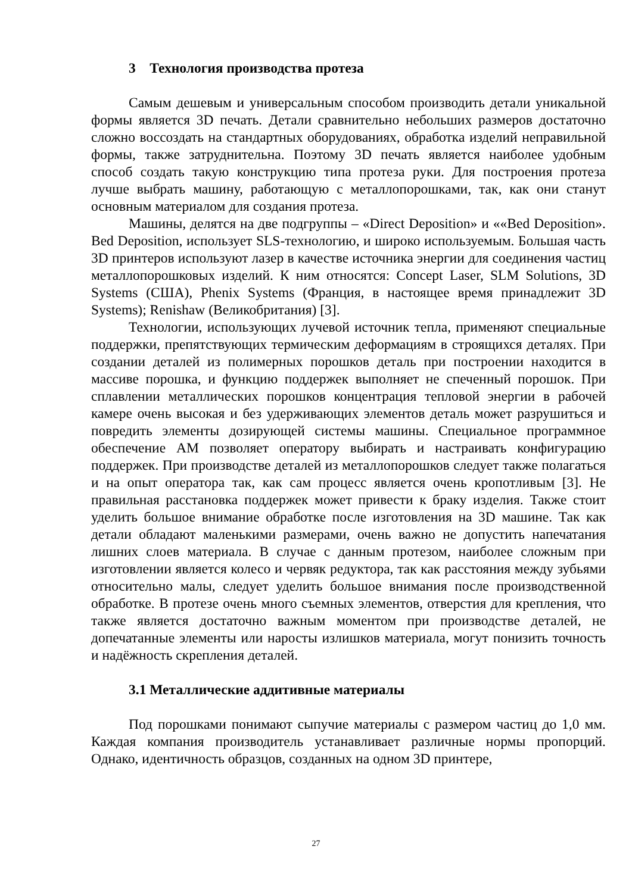3 Технология производства протеза
Самым дешевым и универсальным способом производить детали уникальной формы является 3D печать. Детали сравнительно небольших размеров достаточно сложно воссоздать на стандартных оборудованиях, обработка изделий неправильной формы, также затруднительна. Поэтому 3D печать является наиболее удобным способ создать такую конструкцию типа протеза руки. Для построения протеза лучше выбрать машину, работающую с металлопорошками, так, как они станут основным материалом для создания протеза.
Машины, делятся на две подгруппы – «Direct Deposition» и ««Bed Deposition». Bed Deposition, использует SLS-технологию, и широко используемым. Большая часть 3D принтеров используют лазер в качестве источника энергии для соединения частиц металлопорошковых изделий. К ним относятся: Concept Laser, SLM Solutions, 3D Systems (США), Phenix Systems (Франция, в настоящее время принадлежит 3D Systems); Renishaw (Великобритания) [3].
Технологии, использующих лучевой источник тепла, применяют специальные поддержки, препятствующих термическим деформациям в строящихся деталях. При создании деталей из полимерных порошков деталь при построении находится в массиве порошка, и функцию поддержек выполняет не спеченный порошок. При сплавлении металлических порошков концентрация тепловой энергии в рабочей камере очень высокая и без удерживающих элементов деталь может разрушиться и повредить элементы дозирующей системы машины. Специальное программное обеспечение АМ позволяет оператору выбирать и настраивать конфигурацию поддержек. При производстве деталей из металлопорошков следует также полагаться и на опыт оператора так, как сам процесс является очень кропотливым [3]. Не правильная расстановка поддержек может привести к браку изделия. Также стоит уделить большое внимание обработке после изготовления на 3D машине. Так как детали обладают маленькими размерами, очень важно не допустить напечатания лишних слоев материала. В случае с данным протезом, наиболее сложным при изготовлении является колесо и червяк редуктора, так как расстояния между зубьями относительно малы, следует уделить большое внимания после производственной обработке. В протезе очень много съемных элементов, отверстия для крепления, что также является достаточно важным моментом при производстве деталей, не допечатанные элементы или наросты излишков материала, могут понизить точность и надёжность скрепления деталей.
3.1 Металлические аддитивные материалы
Под порошками понимают сыпучие материалы с размером частиц до 1,0 мм. Каждая компания производитель устанавливает различные нормы пропорций. Однако, идентичность образцов, созданных на одном 3D принтере,
27